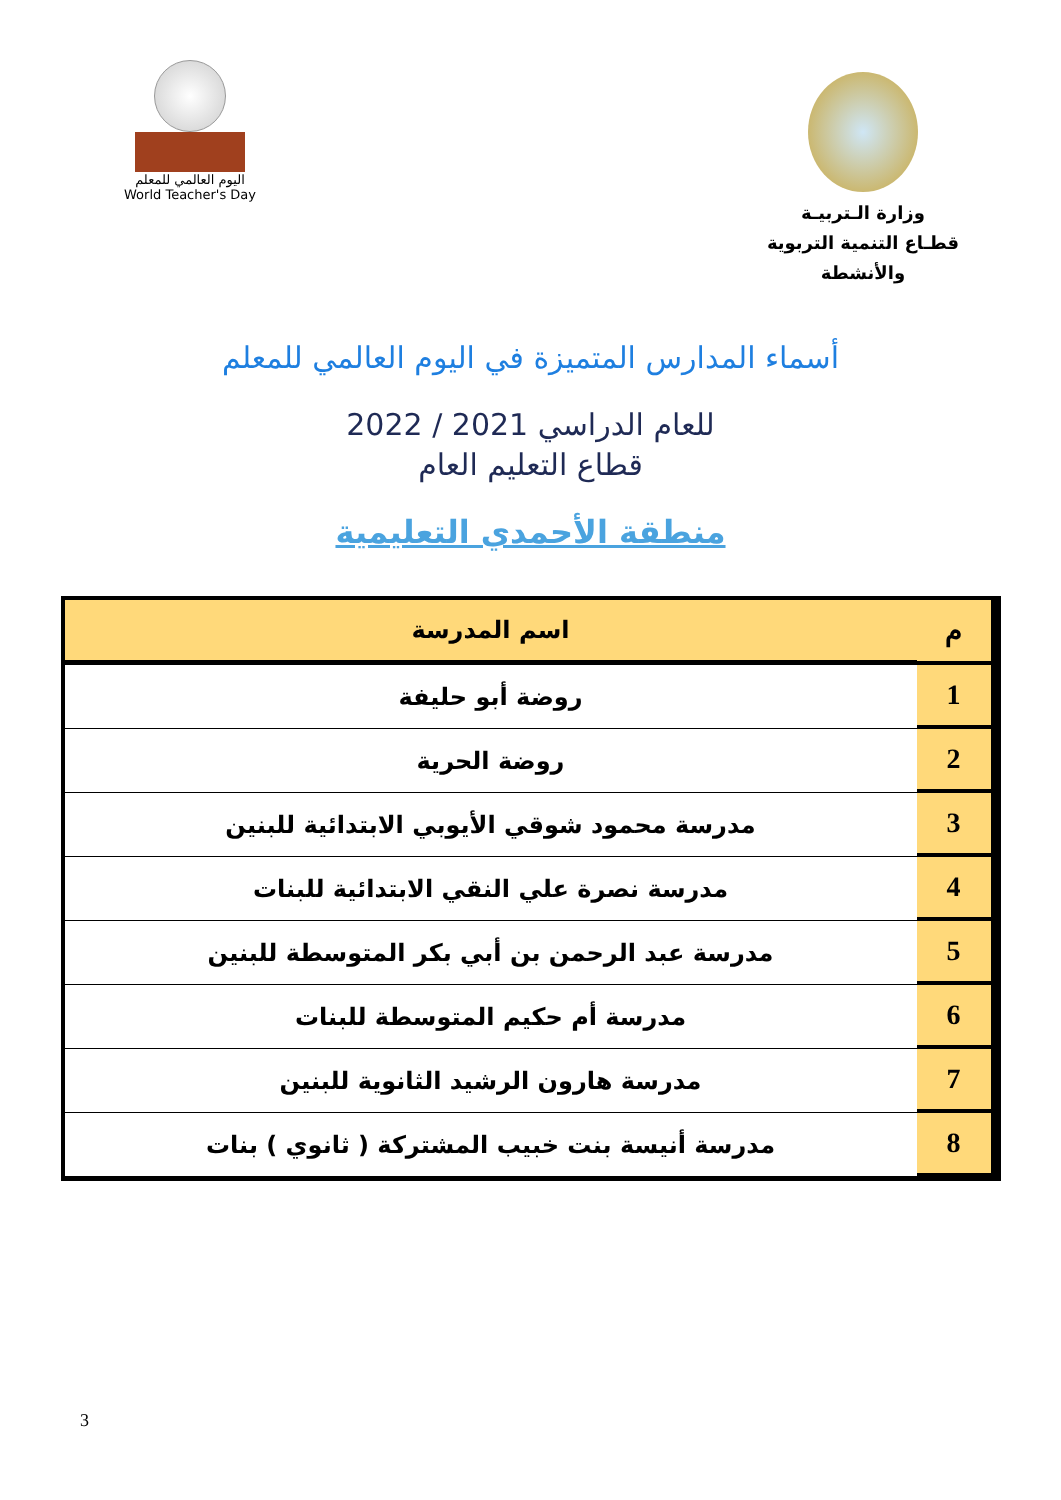وزارة الـتربيـة
قطـاع التنمية التربوية والأنشطة
اليوم العالمي للمعلم
World Teacher's Day
أسماء المدارس المتميزة في اليوم العالمي للمعلم
للعام الدراسي 2021 / 2022
قطاع التعليم العام
منطقة الأحمدي التعليمية
| م | اسم المدرسة |
| --- | --- |
| 1 | روضة أبو حليفة |
| 2 | روضة الحرية |
| 3 | مدرسة محمود شوقي الأيوبي الابتدائية للبنين |
| 4 | مدرسة نصرة علي النقي الابتدائية للبنات |
| 5 | مدرسة عبد الرحمن بن أبي بكر المتوسطة للبنين |
| 6 | مدرسة أم حكيم المتوسطة للبنات |
| 7 | مدرسة هارون الرشيد الثانوية للبنين |
| 8 | مدرسة أنيسة بنت خبيب المشتركة ( ثانوي ) بنات |
3